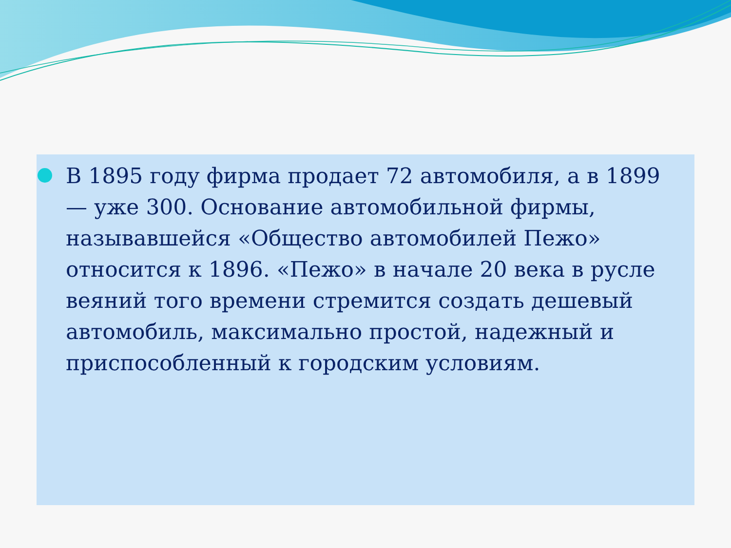В 1895 году фирма продает 72 автомобиля, а в 1899 — уже 300. Основание автомобильной фирмы, называвшейся «Общество автомобилей Пежо» относится к 1896. «Пежо» в начале 20 века в русле веяний того времени стремится создать дешевый автомобиль, максимально простой, надежный и приспособленный к городским условиям.